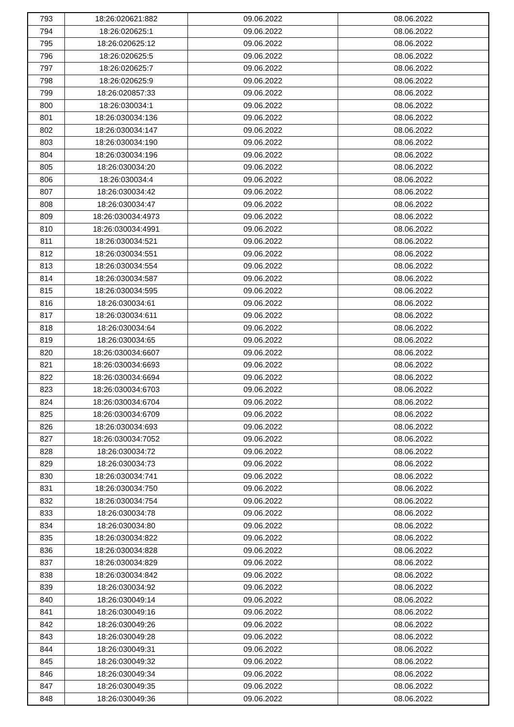| 793 | 18:26:020621:882 | 09.06.2022 | 08.06.2022 |
| 794 | 18:26:020625:1 | 09.06.2022 | 08.06.2022 |
| 795 | 18:26:020625:12 | 09.06.2022 | 08.06.2022 |
| 796 | 18:26:020625:5 | 09.06.2022 | 08.06.2022 |
| 797 | 18:26:020625:7 | 09.06.2022 | 08.06.2022 |
| 798 | 18:26:020625:9 | 09.06.2022 | 08.06.2022 |
| 799 | 18:26:020857:33 | 09.06.2022 | 08.06.2022 |
| 800 | 18:26:030034:1 | 09.06.2022 | 08.06.2022 |
| 801 | 18:26:030034:136 | 09.06.2022 | 08.06.2022 |
| 802 | 18:26:030034:147 | 09.06.2022 | 08.06.2022 |
| 803 | 18:26:030034:190 | 09.06.2022 | 08.06.2022 |
| 804 | 18:26:030034:196 | 09.06.2022 | 08.06.2022 |
| 805 | 18:26:030034:20 | 09.06.2022 | 08.06.2022 |
| 806 | 18:26:030034:4 | 09.06.2022 | 08.06.2022 |
| 807 | 18:26:030034:42 | 09.06.2022 | 08.06.2022 |
| 808 | 18:26:030034:47 | 09.06.2022 | 08.06.2022 |
| 809 | 18:26:030034:4973 | 09.06.2022 | 08.06.2022 |
| 810 | 18:26:030034:4991 | 09.06.2022 | 08.06.2022 |
| 811 | 18:26:030034:521 | 09.06.2022 | 08.06.2022 |
| 812 | 18:26:030034:551 | 09.06.2022 | 08.06.2022 |
| 813 | 18:26:030034:554 | 09.06.2022 | 08.06.2022 |
| 814 | 18:26:030034:587 | 09.06.2022 | 08.06.2022 |
| 815 | 18:26:030034:595 | 09.06.2022 | 08.06.2022 |
| 816 | 18:26:030034:61 | 09.06.2022 | 08.06.2022 |
| 817 | 18:26:030034:611 | 09.06.2022 | 08.06.2022 |
| 818 | 18:26:030034:64 | 09.06.2022 | 08.06.2022 |
| 819 | 18:26:030034:65 | 09.06.2022 | 08.06.2022 |
| 820 | 18:26:030034:6607 | 09.06.2022 | 08.06.2022 |
| 821 | 18:26:030034:6693 | 09.06.2022 | 08.06.2022 |
| 822 | 18:26:030034:6694 | 09.06.2022 | 08.06.2022 |
| 823 | 18:26:030034:6703 | 09.06.2022 | 08.06.2022 |
| 824 | 18:26:030034:6704 | 09.06.2022 | 08.06.2022 |
| 825 | 18:26:030034:6709 | 09.06.2022 | 08.06.2022 |
| 826 | 18:26:030034:693 | 09.06.2022 | 08.06.2022 |
| 827 | 18:26:030034:7052 | 09.06.2022 | 08.06.2022 |
| 828 | 18:26:030034:72 | 09.06.2022 | 08.06.2022 |
| 829 | 18:26:030034:73 | 09.06.2022 | 08.06.2022 |
| 830 | 18:26:030034:741 | 09.06.2022 | 08.06.2022 |
| 831 | 18:26:030034:750 | 09.06.2022 | 08.06.2022 |
| 832 | 18:26:030034:754 | 09.06.2022 | 08.06.2022 |
| 833 | 18:26:030034:78 | 09.06.2022 | 08.06.2022 |
| 834 | 18:26:030034:80 | 09.06.2022 | 08.06.2022 |
| 835 | 18:26:030034:822 | 09.06.2022 | 08.06.2022 |
| 836 | 18:26:030034:828 | 09.06.2022 | 08.06.2022 |
| 837 | 18:26:030034:829 | 09.06.2022 | 08.06.2022 |
| 838 | 18:26:030034:842 | 09.06.2022 | 08.06.2022 |
| 839 | 18:26:030034:92 | 09.06.2022 | 08.06.2022 |
| 840 | 18:26:030049:14 | 09.06.2022 | 08.06.2022 |
| 841 | 18:26:030049:16 | 09.06.2022 | 08.06.2022 |
| 842 | 18:26:030049:26 | 09.06.2022 | 08.06.2022 |
| 843 | 18:26:030049:28 | 09.06.2022 | 08.06.2022 |
| 844 | 18:26:030049:31 | 09.06.2022 | 08.06.2022 |
| 845 | 18:26:030049:32 | 09.06.2022 | 08.06.2022 |
| 846 | 18:26:030049:34 | 09.06.2022 | 08.06.2022 |
| 847 | 18:26:030049:35 | 09.06.2022 | 08.06.2022 |
| 848 | 18:26:030049:36 | 09.06.2022 | 08.06.2022 |